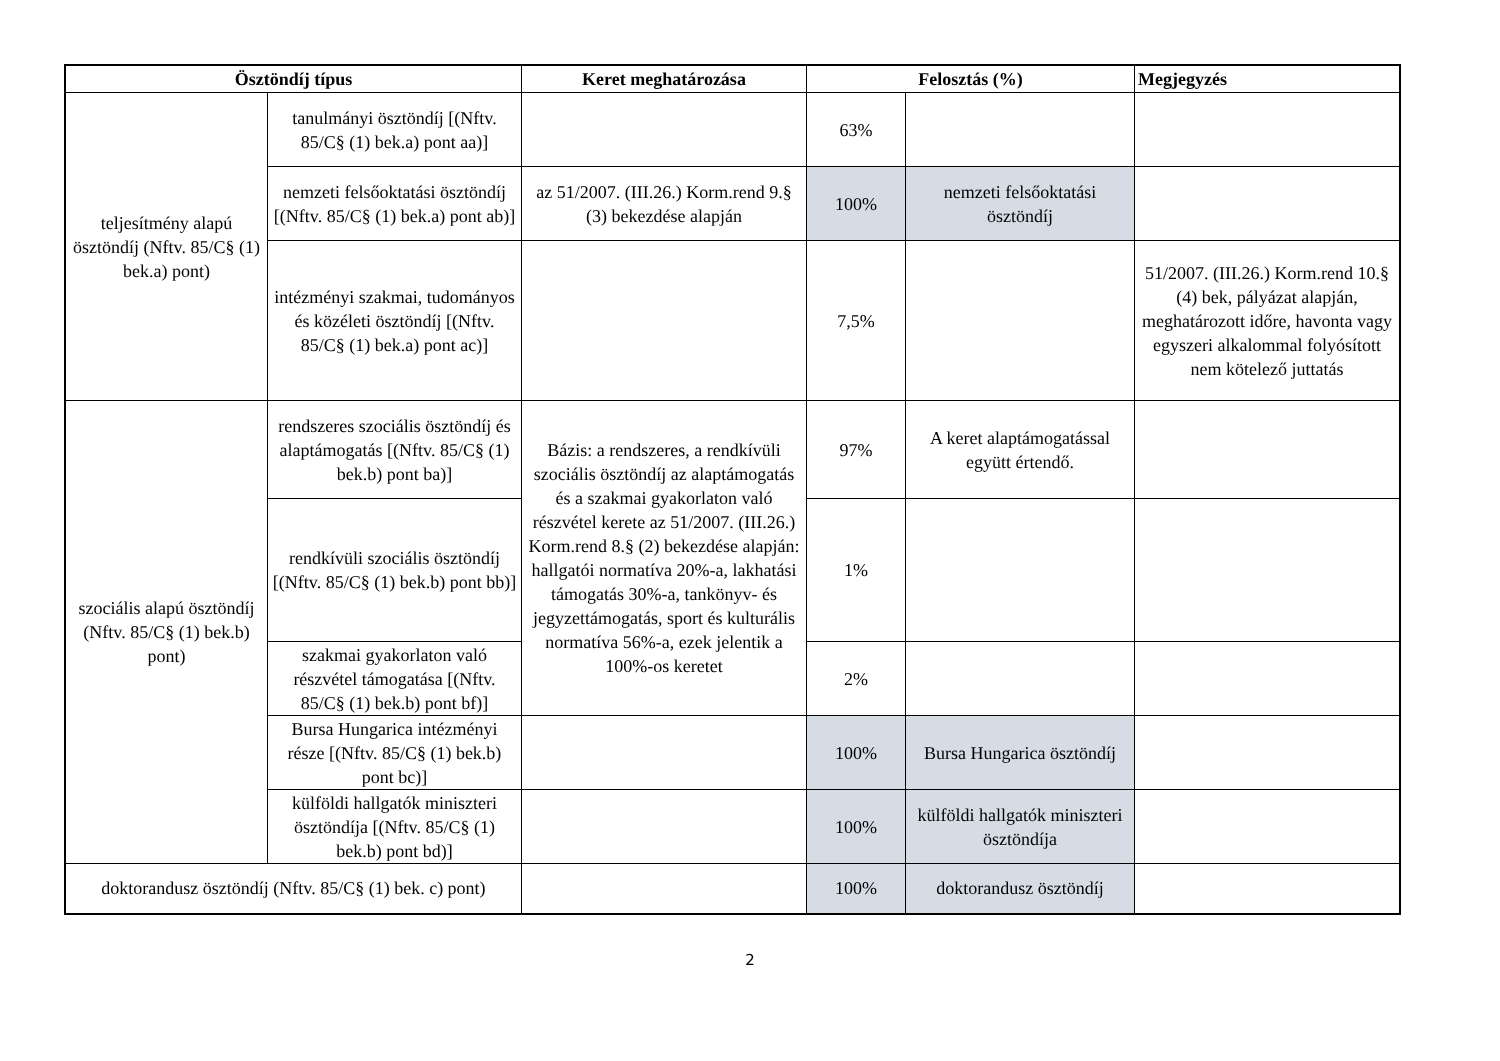| Ösztöndíj típus | | Keret meghatározása | Felosztás (%) | | Megjegyzés |
| --- | --- | --- | --- | --- | --- |
| teljesítmény alapú ösztöndíj (Nftv. 85/C§ (1) bek.a) pont) | tanulmányi ösztöndíj [(Nftv. 85/C§ (1) bek.a) pont aa)] | | 63% | | |
| | nemzeti felsőoktatási ösztöndíj [(Nftv. 85/C§ (1) bek.a) pont ab)] | az 51/2007. (III.26.) Korm.rend 9.§ (3) bekezdése alapján | 100% | nemzeti felsőoktatási ösztöndíj | |
| | intézményi szakmai, tudományos és közéleti ösztöndíj [(Nftv. 85/C§ (1) bek.a) pont ac)] | | 7,5% | | 51/2007. (III.26.) Korm.rend 10.§ (4) bek, pályázat alapján, meghatározott időre, havonta vagy egyszeri alkalommal folyósított nem kötelező juttatás |
| szociális alapú ösztöndíj (Nftv. 85/C§ (1) bek.b) pont) | rendszeres szociális ösztöndíj és alaptámogatás [(Nftv. 85/C§ (1) bek.b) pont ba)] | Bázis: a rendszeres, a rendkívüli szociális ösztöndíj az alaptámogatás és a szakmai gyakorlaton való részvétel kerete az 51/2007. (III.26.) Korm.rend 8.§ (2) bekezdése alapján: hallgatói normatíva 20%-a, lakhatási támogatás 30%-a, tankönyv- és jegyzettámogatás, sport és kulturális normatíva 56%-a, ezek jelentik a 100%-os keretet | 97% | A keret alaptámogatással együtt értendő. | |
| | rendkívüli szociális ösztöndíj [(Nftv. 85/C§ (1) bek.b) pont bb)] | | 1% | | |
| | szakmai gyakorlaton való részvétel támogatása [(Nftv. 85/C§ (1) bek.b) pont bf)] | | 2% | | |
| | Bursa Hungarica intézményi része [(Nftv. 85/C§ (1) bek.b) pont bc)] | | 100% | Bursa Hungarica ösztöndíj | |
| | külföldi hallgatók miniszteri ösztöndíja [(Nftv. 85/C§ (1) bek.b) pont bd)] | | 100% | külföldi hallgatók miniszteri ösztöndíja | |
| doktorandusz ösztöndíj (Nftv. 85/C§ (1) bek. c) pont) | | | 100% | doktorandusz ösztöndíj | |
2